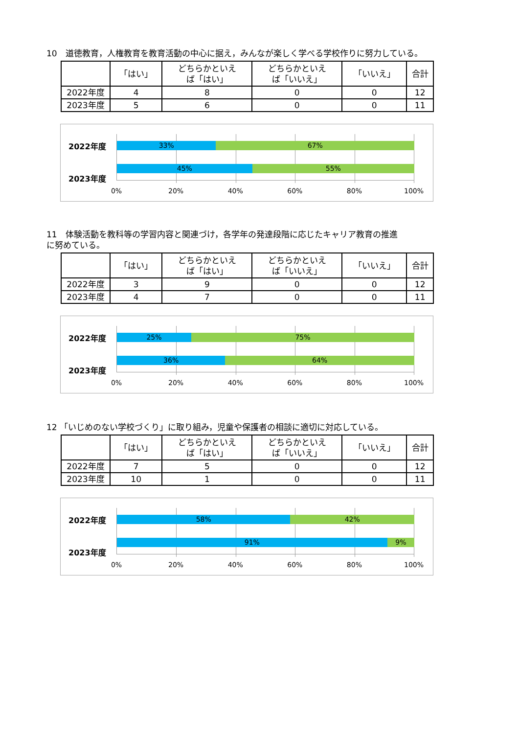10　道徳教育，人権教育を教育活動の中心に据え，みんなが楽しく学べる学校作りに努力している。
| | 「はい」 | どちらかといえ ば「はい」 | どちらかといえ ば「いいえ」 | 「いいえ」 | 合計 |
| --- | --- | --- | --- | --- | --- |
| 2022年度 | 4 | 8 | 0 | 0 | 12 |
| 2023年度 | 5 | 6 | 0 | 0 | 11 |
2022年度
2023年度
33% 67%
45% 55%
0% 20% 40% 60% 80% 100%
11　体験活動を教科等の学習内容と関連づけ，各学年の発達段階に応じたキャリア教育の推進
に努めている。
| | 「はい」 | どちらかといえ ば「はい」 | どちらかといえ ば「いいえ」 | 「いいえ」 | 合計 |
| --- | --- | --- | --- | --- | --- |
| 2022年度 | 3 | 9 | 0 | 0 | 12 |
| 2023年度 | 4 | 7 | 0 | 0 | 11 |
2022年度
2023年度
25% 75%
36% 64%
0% 20% 40% 60% 80% 100%
12 「いじめのない学校づくり」に取り組み，児童や保護者の相談に適切に対応している。
| | 「はい」 | どちらかといえ ば「はい」 | どちらかといえ ば「いいえ」 | 「いいえ」 | 合計 |
| --- | --- | --- | --- | --- | --- |
| 2022年度 | 7 | 5 | 0 | 0 | 12 |
| 2023年度 | 10 | 1 | 0 | 0 | 11 |
2022年度
2023年度
58% 42%
91% 9%
0% 20% 40% 60% 80% 100%